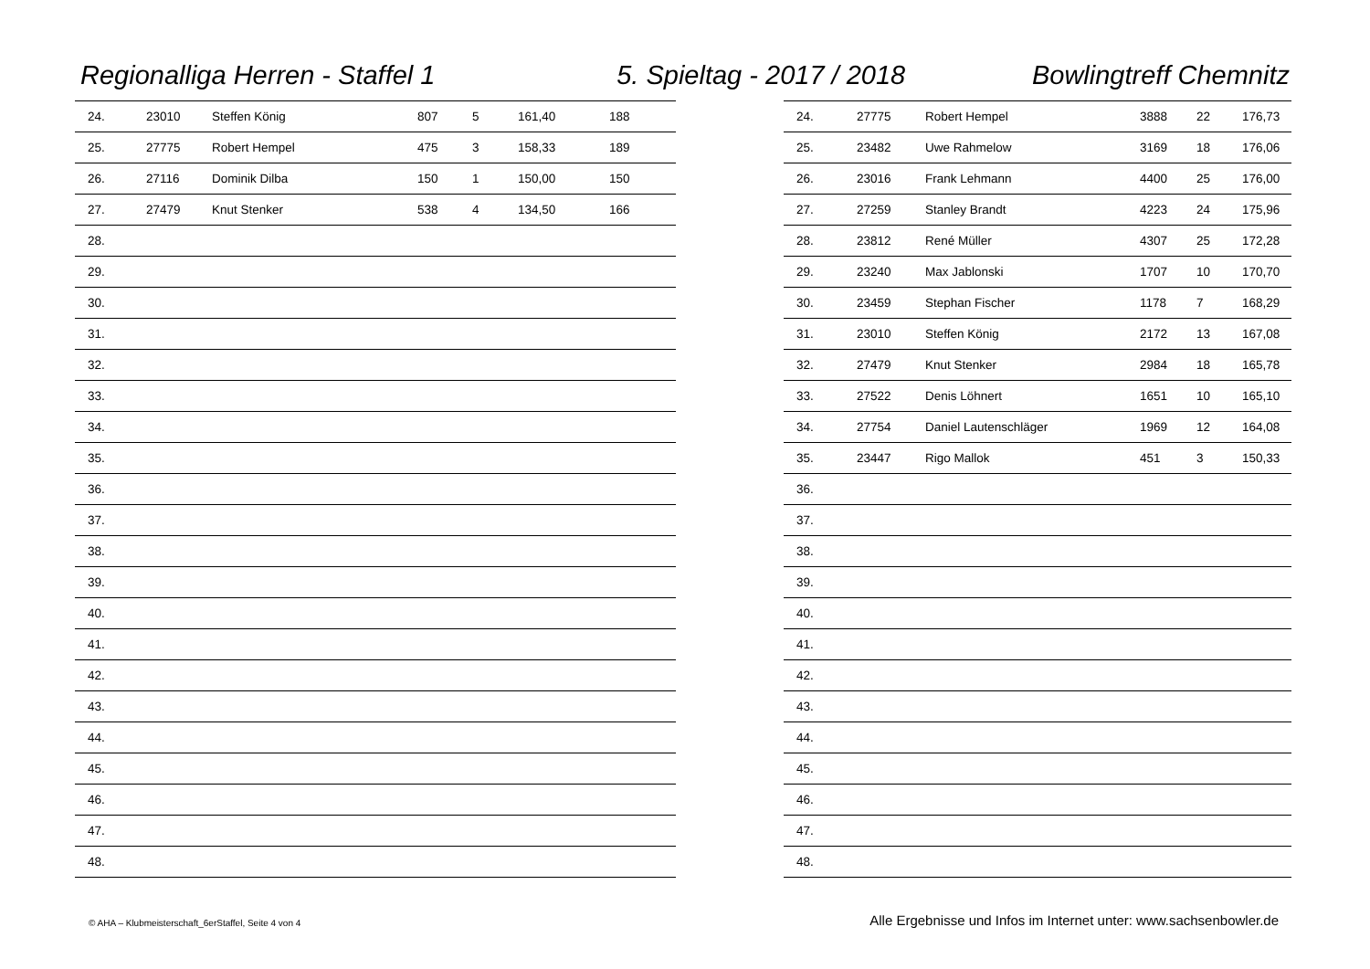Regionalliga Herren - Staffel 1
5. Spieltag - 2017 / 2018 Bowlingtreff Chemnitz
| 24. | 23010 | Steffen König | 807 | 5 | 161,40 | 188 |
| 25. | 27775 | Robert Hempel | 475 | 3 | 158,33 | 189 |
| 26. | 27116 | Dominik Dilba | 150 | 1 | 150,00 | 150 |
| 27. | 27479 | Knut Stenker | 538 | 4 | 134,50 | 166 |
| 28. | | | | | | |
| 29. | | | | | | |
| 30. | | | | | | |
| 31. | | | | | | |
| 32. | | | | | | |
| 33. | | | | | | |
| 34. | | | | | | |
| 35. | | | | | | |
| 36. | | | | | | |
| 37. | | | | | | |
| 38. | | | | | | |
| 39. | | | | | | |
| 40. | | | | | | |
| 41. | | | | | | |
| 42. | | | | | | |
| 43. | | | | | | |
| 44. | | | | | | |
| 45. | | | | | | |
| 46. | | | | | | |
| 47. | | | | | | |
| 48. | | | | | | |
| 24. | 27775 | Robert Hempel | 3888 | 22 | 176,73 |
| 25. | 23482 | Uwe Rahmelow | 3169 | 18 | 176,06 |
| 26. | 23016 | Frank Lehmann | 4400 | 25 | 176,00 |
| 27. | 27259 | Stanley Brandt | 4223 | 24 | 175,96 |
| 28. | 23812 | René Müller | 4307 | 25 | 172,28 |
| 29. | 23240 | Max Jablonski | 1707 | 10 | 170,70 |
| 30. | 23459 | Stephan Fischer | 1178 | 7 | 168,29 |
| 31. | 23010 | Steffen König | 2172 | 13 | 167,08 |
| 32. | 27479 | Knut Stenker | 2984 | 18 | 165,78 |
| 33. | 27522 | Denis Löhnert | 1651 | 10 | 165,10 |
| 34. | 27754 | Daniel Lautenschläger | 1969 | 12 | 164,08 |
| 35. | 23447 | Rigo Mallok | 451 | 3 | 150,33 |
| 36. | | | | | |
| 37. | | | | | |
| 38. | | | | | |
| 39. | | | | | |
| 40. | | | | | |
| 41. | | | | | |
| 42. | | | | | |
| 43. | | | | | |
| 44. | | | | | |
| 45. | | | | | |
| 46. | | | | | |
| 47. | | | | | |
| 48. | | | | | |
© AHA – Klubmeisterschaft_6erStaffel, Seite 4 von 4
Alle Ergebnisse und Infos im Internet unter: www.sachsenbowler.de